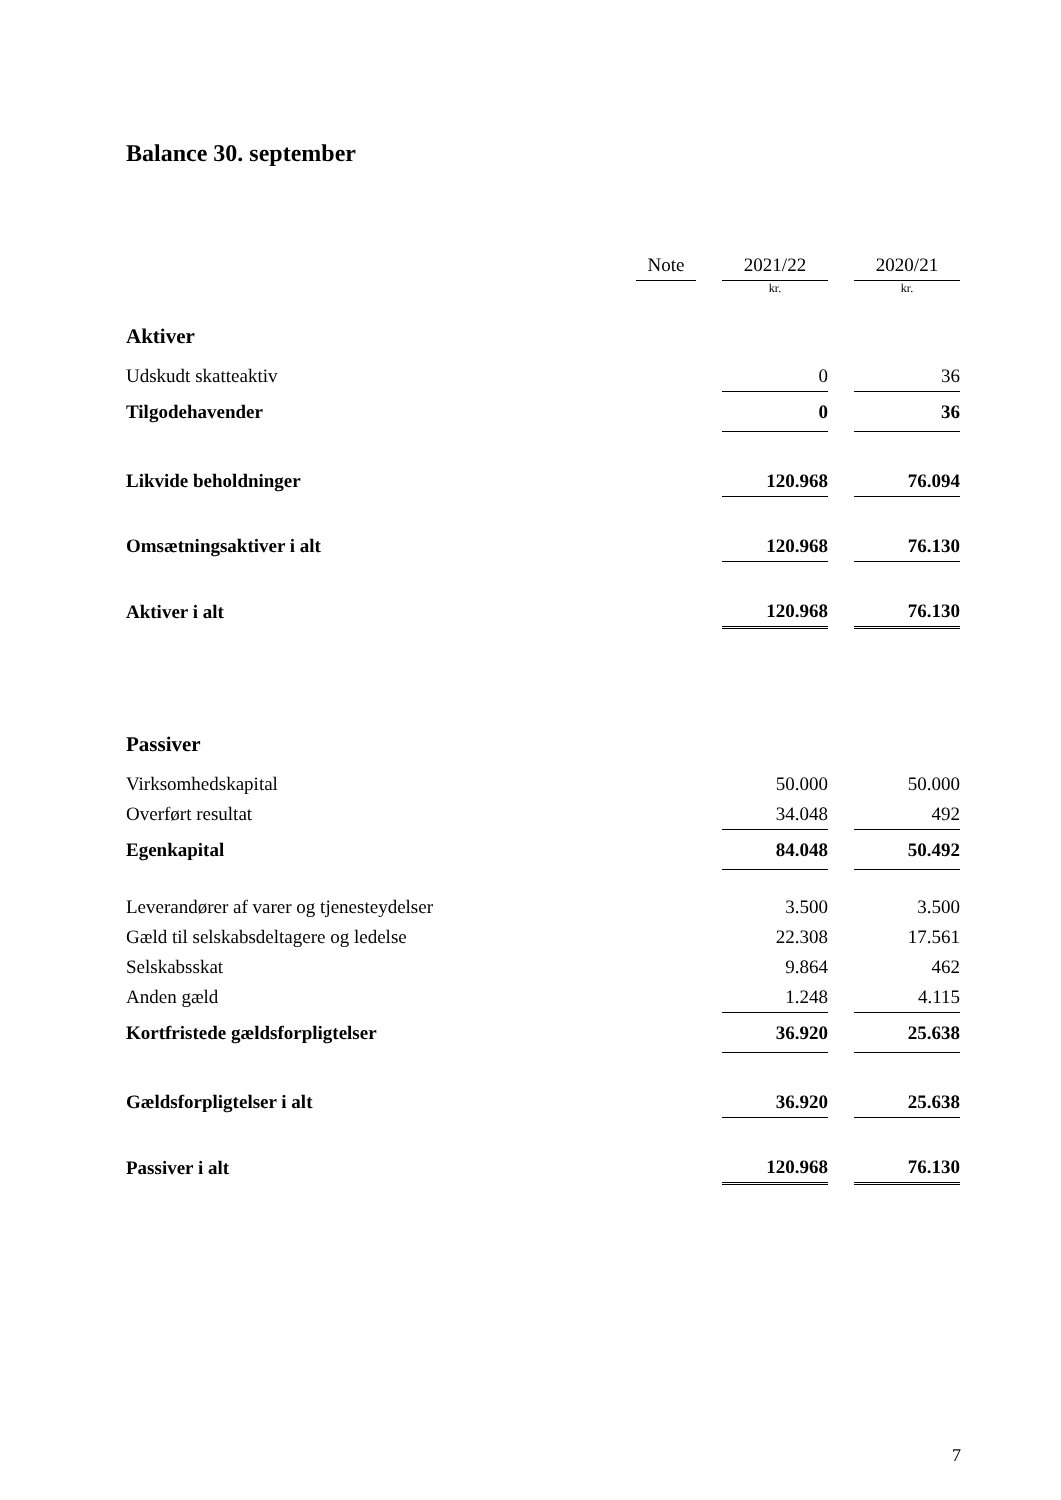Balance 30. september
| | Note | | 2021/22 | | 2020/21 |
| --- | --- | --- | --- | --- | --- |
| | | | kr. | | kr. |
| Aktiver | | | | | |
| Udskudt skatteaktiv | | | 0 | | 36 |
| Tilgodehavender | | | 0 | | 36 |
| Likvide beholdninger | | | 120.968 | | 76.094 |
| Omsætningsaktiver i alt | | | 120.968 | | 76.130 |
| Aktiver i alt | | | 120.968 | | 76.130 |
| Passiver | | | | | |
| Virksomhedskapital | | | 50.000 | | 50.000 |
| Overført resultat | | | 34.048 | | 492 |
| Egenkapital | | | 84.048 | | 50.492 |
| Leverandører af varer og tjenesteydelser | | | 3.500 | | 3.500 |
| Gæld til selskabsdeltagere og ledelse | | | 22.308 | | 17.561 |
| Selskabsskat | | | 9.864 | | 462 |
| Anden gæld | | | 1.248 | | 4.115 |
| Kortfristede gældsforpligtelser | | | 36.920 | | 25.638 |
| Gældsforpligtelser i alt | | | 36.920 | | 25.638 |
| Passiver i alt | | | 120.968 | | 76.130 |
7